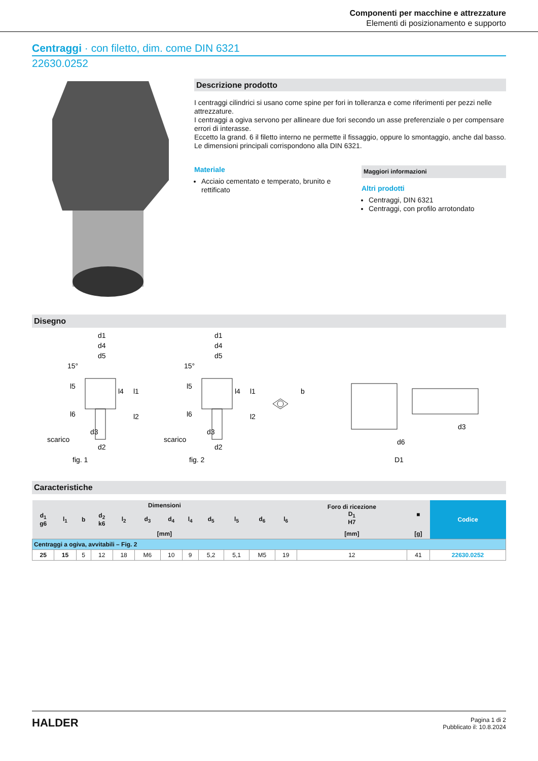Componenti per macchine e attrezzature
Elementi di posizionamento e supporto
Centraggi · con filetto, dim. come DIN 6321
22630.0252
Descrizione prodotto
I centraggi cilindrici si usano come spine per fori in tolleranza e come riferimenti per pezzi nelle attrezzature.
I centraggi a ogiva servono per allineare due fori secondo un asse preferenziale o per compensare errori di interasse.
Eccetto la grand. 6 il filetto interno ne permette il fissaggio, oppure lo smontaggio, anche dal basso. Le dimensioni principali corrispondono alla DIN 6321.
Materiale
Acciaio cementato e temperato, brunito e rettificato
Maggiori informazioni
Altri prodotti
Centraggi, DIN 6321
Centraggi, con profilo arrotondato
Disegno
scarico
fig. 1
scarico
fig. 2
d1
d4
d5
15°
l5
l6
l4
l1
l2
d3
d2
d1
d4
d5
15°
l5
l6
l4
l1
l2
d3
d2
b
d6
D1
d3
Caracteristiche
| Dimensioni | | | | | | | | | | | | Foro di ricezione D<sub>1</sub> H7 | ■ | Codice |
| --- | --- | --- | --- | --- | --- | --- | --- | --- | --- | --- | --- | --- | --- | --- |
| d<sub>1</sub> g6 | l<sub>1</sub> | b | d<sub>2</sub> k6 | l<sub>2</sub> | d<sub>3</sub> | d<sub>4</sub> | l<sub>4</sub> | d<sub>5</sub> | l<sub>5</sub> | d<sub>6</sub> | l<sub>6</sub> | | | |
| [mm] | | | | | | | | | | | | [mm] | [g] | |
| Centraggi a ogiva, avvitabili – Fig. 2 | | | | | | | | | | | | | | |
| 25 | 15 | 5 | 12 | 18 | M6 | 10 | 9 | 5,2 | 5,1 | M5 | 19 | 12 | 41 | 22630.0252 |
HALDER
Pagina 1 di 2
Pubblicato il: 10.8.2024